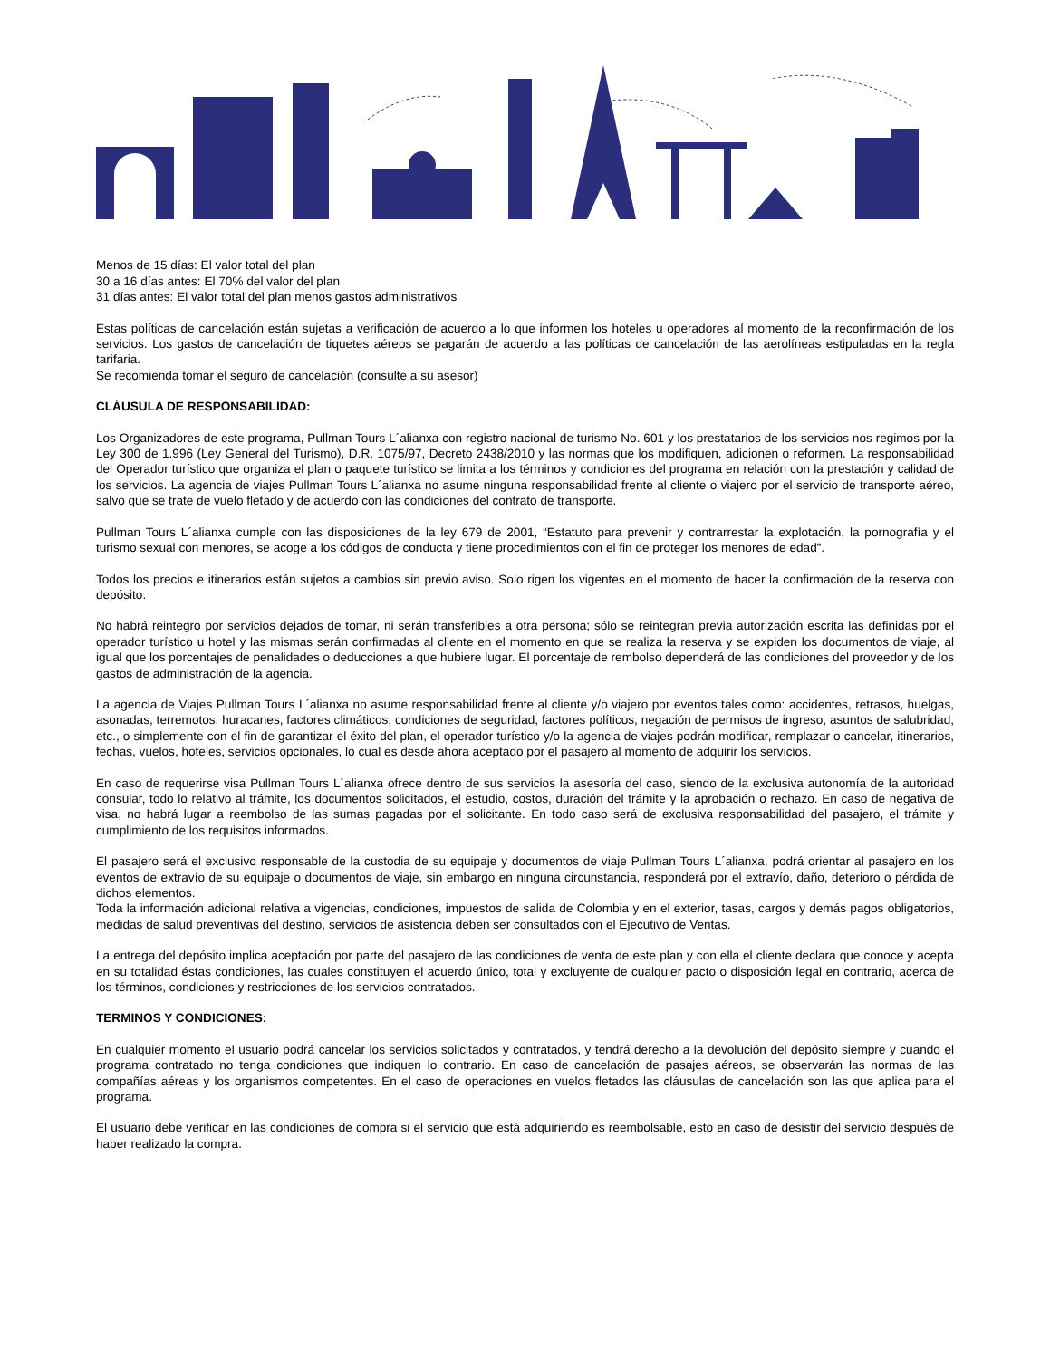Menos de 15 días: El valor total del plan
30 a 16 días antes: El 70% del valor del plan
31 días antes: El valor total del plan menos gastos administrativos
Estas políticas de cancelación están sujetas a verificación de acuerdo a lo que informen los hoteles u operadores al momento de la reconfirmación de los servicios. Los gastos de cancelación de tiquetes aéreos se pagarán de acuerdo a las políticas de cancelación de las aerolíneas estipuladas en la regla tarifaria.
Se recomienda tomar el seguro de cancelación (consulte a su asesor)
CLÁUSULA DE RESPONSABILIDAD:
Los Organizadores de este programa, Pullman Tours L´alianxa con registro nacional de turismo No. 601 y los prestatarios de los servicios nos regimos por la Ley 300 de 1.996 (Ley General del Turismo), D.R. 1075/97, Decreto 2438/2010 y las normas que los modifiquen, adicionen o reformen. La responsabilidad del Operador turístico que organiza el plan o paquete turístico se limita a los términos y condiciones del programa en relación con la prestación y calidad de los servicios. La agencia de viajes Pullman Tours L´alianxa no asume ninguna responsabilidad frente al cliente o viajero por el servicio de transporte aéreo, salvo que se trate de vuelo fletado y de acuerdo con las condiciones del contrato de transporte.
Pullman Tours L´alianxa cumple con las disposiciones de la ley 679 de 2001, “Estatuto para prevenir y contrarrestar la explotación, la pornografía y el turismo sexual con menores, se acoge a los códigos de conducta y tiene procedimientos con el fin de proteger los menores de edad”.
Todos los precios e itinerarios están sujetos a cambios sin previo aviso. Solo rigen los vigentes en el momento de hacer la confirmación de la reserva con depósito.
No habrá reintegro por servicios dejados de tomar, ni serán transferibles a otra persona; sólo se reintegran previa autorización escrita las definidas por el operador turístico u hotel y las mismas serán confirmadas al cliente en el momento en que se realiza la reserva y se expiden los documentos de viaje, al igual que los porcentajes de penalidades o deducciones a que hubiere lugar. El porcentaje de rembolso dependerá de las condiciones del proveedor y de los gastos de administración de la agencia.
La agencia de Viajes Pullman Tours L´alianxa no asume responsabilidad frente al cliente y/o viajero por eventos tales como: accidentes, retrasos, huelgas, asonadas, terremotos, huracanes, factores climáticos, condiciones de seguridad, factores políticos, negación de permisos de ingreso, asuntos de salubridad, etc., o simplemente con el fin de garantizar el éxito del plan, el operador turístico y/o la agencia de viajes podrán modificar, remplazar o cancelar, itinerarios, fechas, vuelos, hoteles, servicios opcionales, lo cual es desde ahora aceptado por el pasajero al momento de adquirir los servicios.
En caso de requerirse visa Pullman Tours L´alianxa ofrece dentro de sus servicios la asesoría del caso, siendo de la exclusiva autonomía de la autoridad consular, todo lo relativo al trámite, los documentos solicitados, el estudio, costos, duración del trámite y la aprobación o rechazo. En caso de negativa de visa, no habrá lugar a reembolso de las sumas pagadas por el solicitante. En todo caso será de exclusiva responsabilidad del pasajero, el trámite y cumplimiento de los requisitos informados.
El pasajero será el exclusivo responsable de la custodia de su equipaje y documentos de viaje Pullman Tours L´alianxa, podrá orientar al pasajero en los eventos de extravío de su equipaje o documentos de viaje, sin embargo en ninguna circunstancia, responderá por el extravío, daño, deterioro o pérdida de dichos elementos.
Toda la información adicional relativa a vigencias, condiciones, impuestos de salida de Colombia y en el exterior, tasas, cargos y demás pagos obligatorios, medidas de salud preventivas del destino, servicios de asistencia deben ser consultados con el Ejecutivo de Ventas.
La entrega del depósito implica aceptación por parte del pasajero de las condiciones de venta de este plan y con ella el cliente declara que conoce y acepta en su totalidad éstas condiciones, las cuales constituyen el acuerdo único, total y excluyente de cualquier pacto o disposición legal en contrario, acerca de los términos, condiciones y restricciones de los servicios contratados.
TERMINOS Y CONDICIONES:
En cualquier momento el usuario podrá cancelar los servicios solicitados y contratados, y tendrá derecho a la devolución del depósito siempre y cuando el programa contratado no tenga condiciones que indiquen lo contrario. En caso de cancelación de pasajes aéreos, se observarán las normas de las compañías aéreas y los organismos competentes. En el caso de operaciones en vuelos fletados las cláusulas de cancelación son las que aplica para el programa.
El usuario debe verificar en las condiciones de compra si el servicio que está adquiriendo es reembolsable, esto en caso de desistir del servicio después de haber realizado la compra.